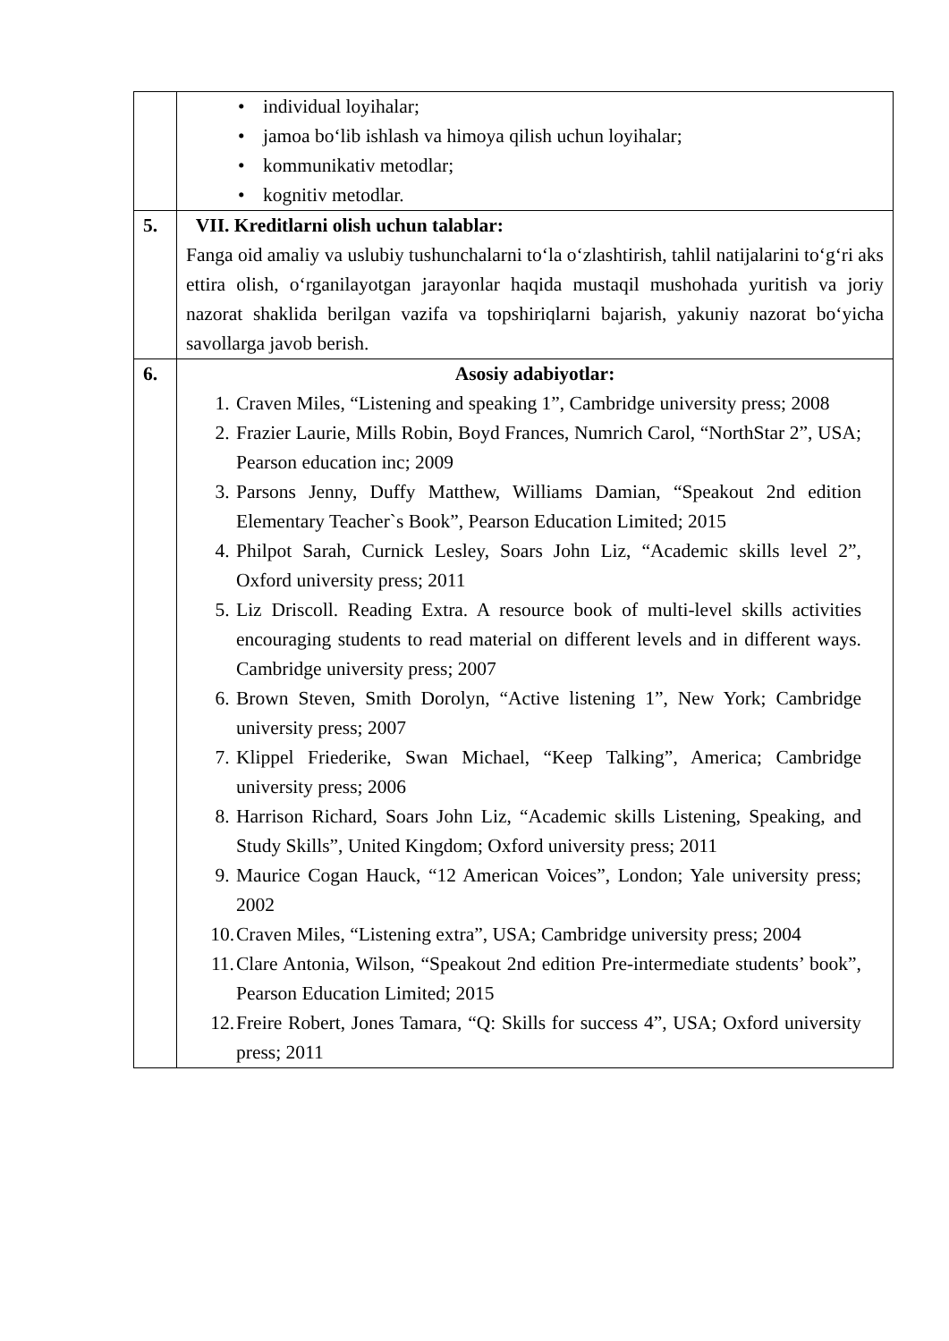| | • individual loyihalar; • jamoa boʻlib ishlash va himoya qilish uchun loyihalar; • kommunikativ metodlar; • kognitiv metodlar. |
| 5. | VII. Kreditlarni olish uchun talablar: Fanga oid amaliy va uslubiy tushunchalarni toʻla oʻzlashtirish, tahlil natijalarini toʻgʻri aks ettira olish, oʻrganilayotgan jarayonlar haqida mustaqil mushohada yuritish va joriy nazorat shaklida berilgan vazifa va topshiriqlarni bajarish, yakuniy nazorat boʻyicha savollarga javob berish. |
| 6. | Asosiy adabiyotlar: 1. Craven Miles, “Listening and speaking 1”, Cambridge university press; 2008 2. Frazier Laurie, Mills Robin, Boyd Frances, Numrich Carol, “NorthStar 2”, USA; Pearson education inc; 2009 3. Parsons Jenny, Duffy Matthew, Williams Damian, “Speakout 2nd edition Elementary Teacher`s Book”, Pearson Education Limited; 2015 4. Philpot Sarah, Curnick Lesley, Soars John Liz, “Academic skills level 2”, Oxford university press; 2011 5. Liz Driscoll. Reading Extra. A resource book of multi-level skills activities encouraging students to read material on different levels and in different ways. Cambridge university press; 2007 6. Brown Steven, Smith Dorolyn, “Active listening 1”, New York; Cambridge university press; 2007 7. Klippel Friederike, Swan Michael, “Keep Talking”, America; Cambridge university press; 2006 8. Harrison Richard, Soars John Liz, “Academic skills Listening, Speaking, and Study Skills”, United Kingdom; Oxford university press; 2011 9. Maurice Cogan Hauck, “12 American Voices”, London; Yale university press; 2002 10. Craven Miles, “Listening extra”, USA; Cambridge university press; 2004 11. Clare Antonia, Wilson, “Speakout 2nd edition Pre-intermediate students’ book”, Pearson Education Limited; 2015 12. Freire Robert, Jones Tamara, “Q: Skills for success 4”, USA; Oxford university press; 2011 |